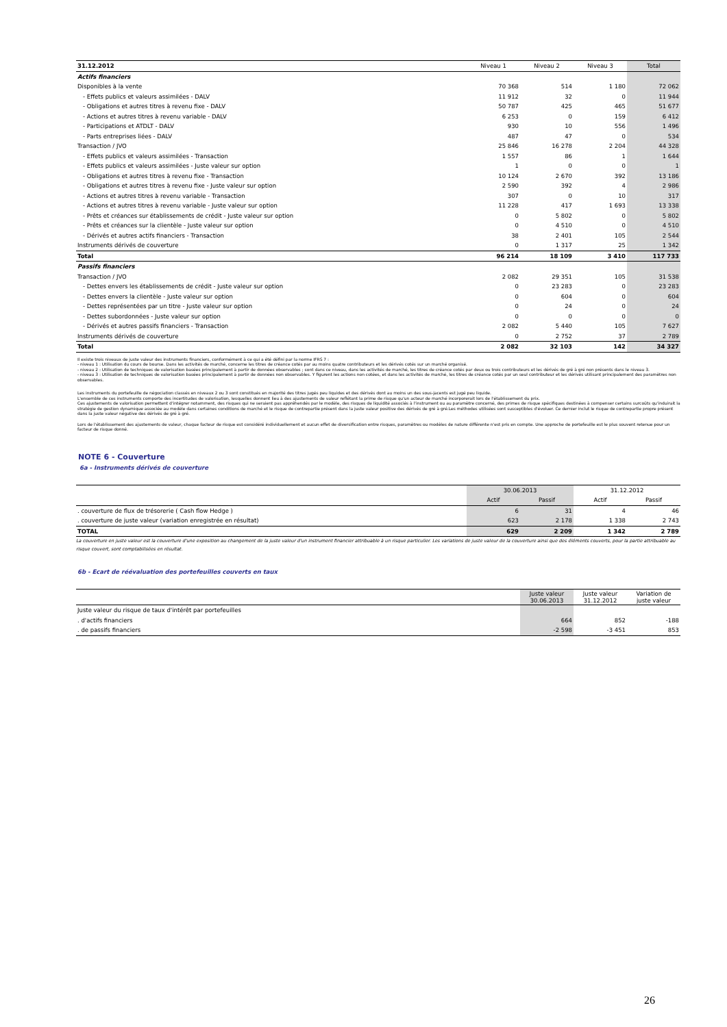| 31.12.2012 | Niveau 1 | Niveau 2 | Niveau 3 | Total |
| Actifs financiers | | | | |
| Disponibles à la vente | 70 368 | 514 | 1 180 | 72 062 |
| - Effets publics et valeurs assimilées - DALV | 11 912 | 32 | 0 | 11 944 |
| - Obligations et autres titres à revenu fixe - DALV | 50 787 | 425 | 465 | 51 677 |
| - Actions et autres titres à revenu variable - DALV | 6 253 | 0 | 159 | 6 412 |
| - Participations et ATDLT - DALV | 930 | 10 | 556 | 1 496 |
| - Parts entreprises liées - DALV | 487 | 47 | 0 | 534 |
| Transaction / JVO | 25 846 | 16 278 | 2 204 | 44 328 |
| - Effets publics et valeurs assimilées - Transaction | 1 557 | 86 | 1 | 1 644 |
| - Effets publics et valeurs assimilées - Juste valeur sur option | 1 | 0 | 0 | 1 |
| - Obligations et autres titres à revenu fixe - Transaction | 10 124 | 2 670 | 392 | 13 186 |
| - Obligations et autres titres à revenu fixe - Juste valeur sur option | 2 590 | 392 | 4 | 2 986 |
| - Actions et autres titres à revenu variable - Transaction | 307 | 0 | 10 | 317 |
| - Actions et autres titres à revenu variable - Juste valeur sur option | 11 228 | 417 | 1 693 | 13 338 |
| - Prêts et créances sur établissements de crédit - Juste valeur sur option | 0 | 5 802 | 0 | 5 802 |
| - Prêts et créances sur la clientèle - Juste valeur sur option | 0 | 4 510 | 0 | 4 510 |
| - Dérivés et autres actifs financiers - Transaction | 38 | 2 401 | 105 | 2 544 |
| Instruments dérivés de couverture | 0 | 1 317 | 25 | 1 342 |
| Total | 96 214 | 18 109 | 3 410 | 117 733 |
| Passifs financiers | | | | |
| Transaction / JVO | 2 082 | 29 351 | 105 | 31 538 |
| - Dettes envers les établissements de crédit - Juste valeur sur option | 0 | 23 283 | 0 | 23 283 |
| - Dettes envers la clientèle - Juste valeur sur option | 0 | 604 | 0 | 604 |
| - Dettes représentées par un titre - Juste valeur sur option | 0 | 24 | 0 | 24 |
| - Dettes subordonnées - Juste valeur sur option | 0 | 0 | 0 | 0 |
| - Dérivés et autres passifs financiers - Transaction | 2 082 | 5 440 | 105 | 7 627 |
| Instruments dérivés de couverture | 0 | 2 752 | 37 | 2 789 |
| Total | 2 082 | 32 103 | 142 | 34 327 |
Il existe trois niveaux de juste valeur des instruments financiers, conformément à ce qui a été défini par la norme IFRS 7 :
- niveau 1 : Utilisation du cours de bourse. Dans les activités de marché, concerne les titres de créance cotés par au moins quatre contributeurs et les dérivés cotés sur un marché organisé.
- niveau 2 : Utilisation de techniques de valorisation basées principalement à partir de données observables ; sont dans ce niveau, dans les activités de marché, les titres de créance cotés par deux ou trois contributeurs et les dérivés de gré à gré non présents dans le niveau 3.
- niveau 3 : Utilisation de techniques de valorisation basées principalement à partir de données non observables. Y figurent les actions non cotées, et dans les activités de marché, les titres de créance cotés par un seul contributeur et les dérivés utilisant principalement des paramètres non observables.
Les instruments du portefeuille de négociation classés en niveaux 2 ou 3 sont constitués en majorité des titres jugés peu liquides et des dérivés dont au moins un des sous-jacents est jugé peu liquide.
L'ensemble de ces instruments comporte des incertitudes de valorisation, lesquelles donnent lieu à des ajustements de valeur reflétant la prime de risque qu'un acteur de marché incorporerait lors de l'établissement du prix.
Ces ajustements de valorisation permettent d'intégrer notamment, des risques qui ne seraient pas appréhendés par le modèle, des risques de liquidité associés à l'instrument ou au paramètre concerné, des primes de risque spécifiques destinées à compenser certains surcoûts qu'induirait la stratégie de gestion dynamique associée au modèle dans certaines conditions de marché et le risque de contrepartie présent dans la juste valeur positive des dérivés de gré à gré.Les méthodes utilisées sont susceptibles d'évoluer. Ce dernier inclut le risque de contrepartie propre présent dans la juste valeur négative des dérivés de gré à gré.
Lors de l'établissement des ajustements de valeur, chaque facteur de risque est considéré individuellement et aucun effet de diversification entre risques, paramètres ou modèles de nature différente n'est pris en compte. Une approche de portefeuille est le plus souvent retenue pour un facteur de risque donné.
NOTE 6 - Couverture
6a - Instruments dérivés de couverture
| | 30.06.2013 | | 31.12.2012 | |
| | Actif | Passif | Actif | Passif |
| . couverture de flux de trésorerie ( Cash flow Hedge ) | 6 | 31 | 4 | 46 |
| . couverture de juste valeur (variation enregistrée en résultat) | 623 | 2 178 | 1 338 | 2 743 |
| TOTAL | 629 | 2 209 | 1 342 | 2 789 |
La couverture en juste valeur est la couverture d'une exposition au changement de la juste valeur d'un instrument financier attribuable à un risque particulier. Les variations de juste valeur de la couverture ainsi que des éléments couverts, pour la partie attribuable au risque couvert, sont comptabilisées en résultat.
6b - Ecart de réévaluation des portefeuilles couverts en taux
| | Juste valeur 30.06.2013 | Juste valeur 31.12.2012 | Variation de juste valeur |
| Juste valeur du risque de taux d'intérêt par portefeuilles | | | |
| . d'actifs financiers | 664 | 852 | -188 |
| . de passifs financiers | -2 598 | -3 451 | 853 |
26